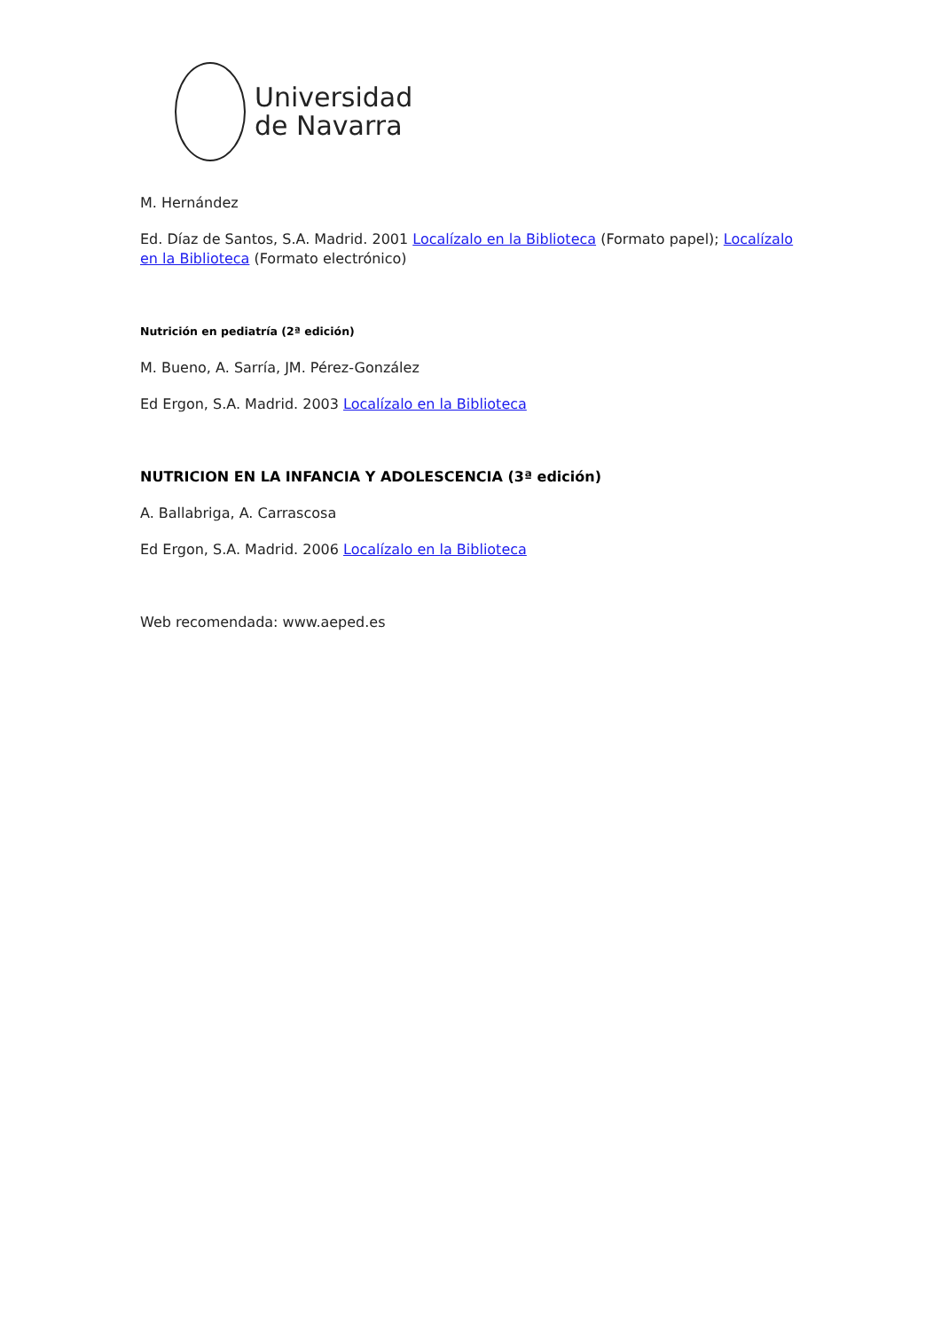Universidad
de Navarra
M. Hernández
Ed. Díaz de Santos, S.A. Madrid. 2001 Localízalo en la Biblioteca (Formato papel); Localízalo en la Biblioteca (Formato electrónico)
Nutrición en pediatría (2ª edición)
M. Bueno, A. Sarría, JM. Pérez-González
Ed Ergon, S.A. Madrid. 2003 Localízalo en la Biblioteca
NUTRICION EN LA INFANCIA Y ADOLESCENCIA (3ª edición)
A. Ballabriga, A. Carrascosa
Ed Ergon, S.A. Madrid. 2006 Localízalo en la Biblioteca
Web recomendada: www.aeped.es